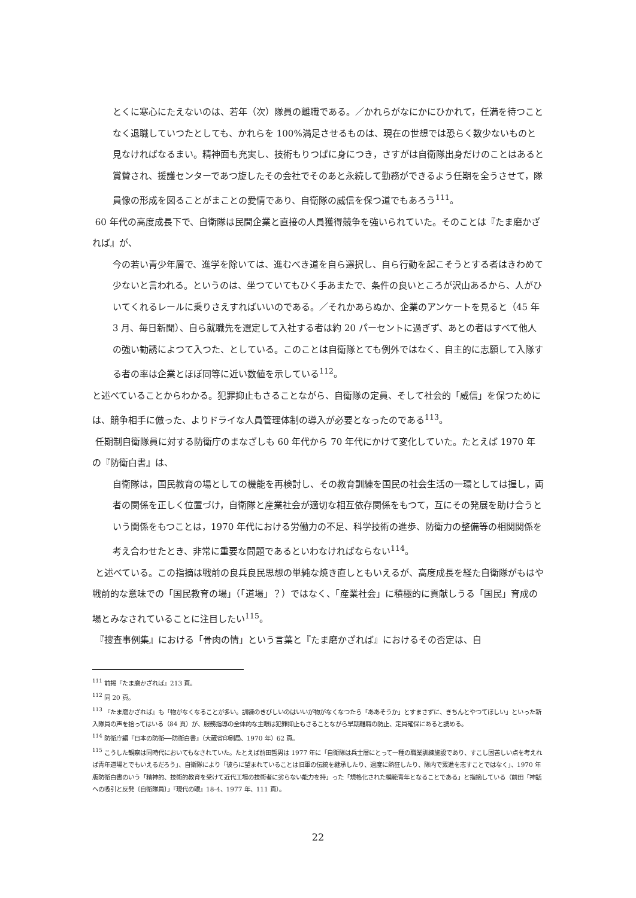とくに寒心にたえないのは、若年（次）隊員の離職である。／かれらがなにかにひかれて，任満を待つことなく退職していつたとしても、かれらを 100%満足させるものは、現在の世想では恐らく数少ないものと見なければなるまい。精神面も充実し、技術もりつぱに身につき，さすがは自衛隊出身だけのことはあると賞賛され、援護センターであつ旋したその会社でそのあと永続して勤務ができるよう任期を全うさせて，隊員像の形成を図ることがまことの愛情であり、自衛隊の威信を保つ道でもあろう<sup>111</sup>。
60 年代の高度成長下で、自衛隊は民間企業と直接の人員獲得競争を強いられていた。そのことは『たま磨かざれば』が、
今の若い青少年層で、進学を除いては、進むべき道を自ら選択し、自ら行動を起こそうとする者はきわめて少ないと言われる。というのは、坐つていてもひく手あまたで、条件の良いところが沢山あるから、人がひいてくれるレールに乗りさえすればいいのである。／それかあらぬか、企業のアンケートを見ると（45 年 3 月、毎日新聞）、自ら就職先を選定して入社する者は約 20 パーセントに過ぎず、あとの者はすべて他人の強い勧誘によつて入つた、としている。このことは自衛隊とても例外ではなく、自主的に志願して入隊する者の率は企業とほぼ同等に近い数値を示している<sup>112</sup>。
と述べていることからわかる。犯罪抑止もさることながら、自衛隊の定員、そして社会的「威信」を保つためには、競争相手に倣った、よりドライな人員管理体制の導入が必要となったのである<sup>113</sup>。
任期制自衛隊員に対する防衛庁のまなざしも 60 年代から 70 年代にかけて変化していた。たとえば 1970 年の『防衛白書』は、
自衛隊は，国民教育の場としての機能を再検討し、その教育訓練を国民の社会生活の一環としては握し，両者の関係を正しく位置づけ，自衛隊と産業社会が適切な相互依存関係をもつて，互にその発展を助け合うという関係をもつことは，1970 年代における労働力の不足、科学技術の進歩、防衛力の整備等の相関関係を考え合わせたとき、非常に重要な問題であるといわなければならない<sup>114</sup>。
と述べている。この指摘は戦前の良兵良民思想の単純な焼き直しともいえるが、高度成長を経た自衛隊がもはや戦前的な意味での「国民教育の場」（「道場」？）ではなく、「産業社会」に積極的に貢献しうる「国民」育成の場とみなされていることに注目したい<sup>115</sup>。
『捜査事例集』における「骨肉の情」という言葉と『たま磨かざれば』におけるその否定は、自
<sup>111</sup> 前掲『たま磨かざれば』213 頁。
<sup>112</sup> 同 20 頁。
<sup>113</sup> 『たま磨かざれば』も「物がなくなることが多い。訓練のきびしいのはいいが物がなくなつたら「ああそうか」とすまさずに、きちんとやつてほしい」といった新入隊員の声を拾ってはいる（84 頁）が、服務指導の全体的な主眼は犯罪抑止もさることながら早期離職の防止、定員確保にあると読める。
<sup>114</sup> 防衛庁編『日本の防衛──防衛白書』（大蔵省印刷局、1970 年）62 頁。
<sup>115</sup> こうした観察は同時代においてもなされていた。たとえば前田哲男は 1977 年に「自衛隊は兵士層にとって一種の職業訓練施設であり、すこし固苦しい点を考えれば青年道場とでもいえるだろう」、自衛隊により「彼らに望まれていることは旧軍の伝統を継承したり、過度に熱狂したり、隊内で累進を志すことではなく」、1970 年版防衛白書のいう「精神的、技術的教育を受けて近代工場の技術者に劣らない能力を持」った「規格化された模範青年となることである」と指摘している（前田「神話への吸引と反発〔自衛隊員〕」『現代の眼』18-4、1977 年、111 頁）。
22